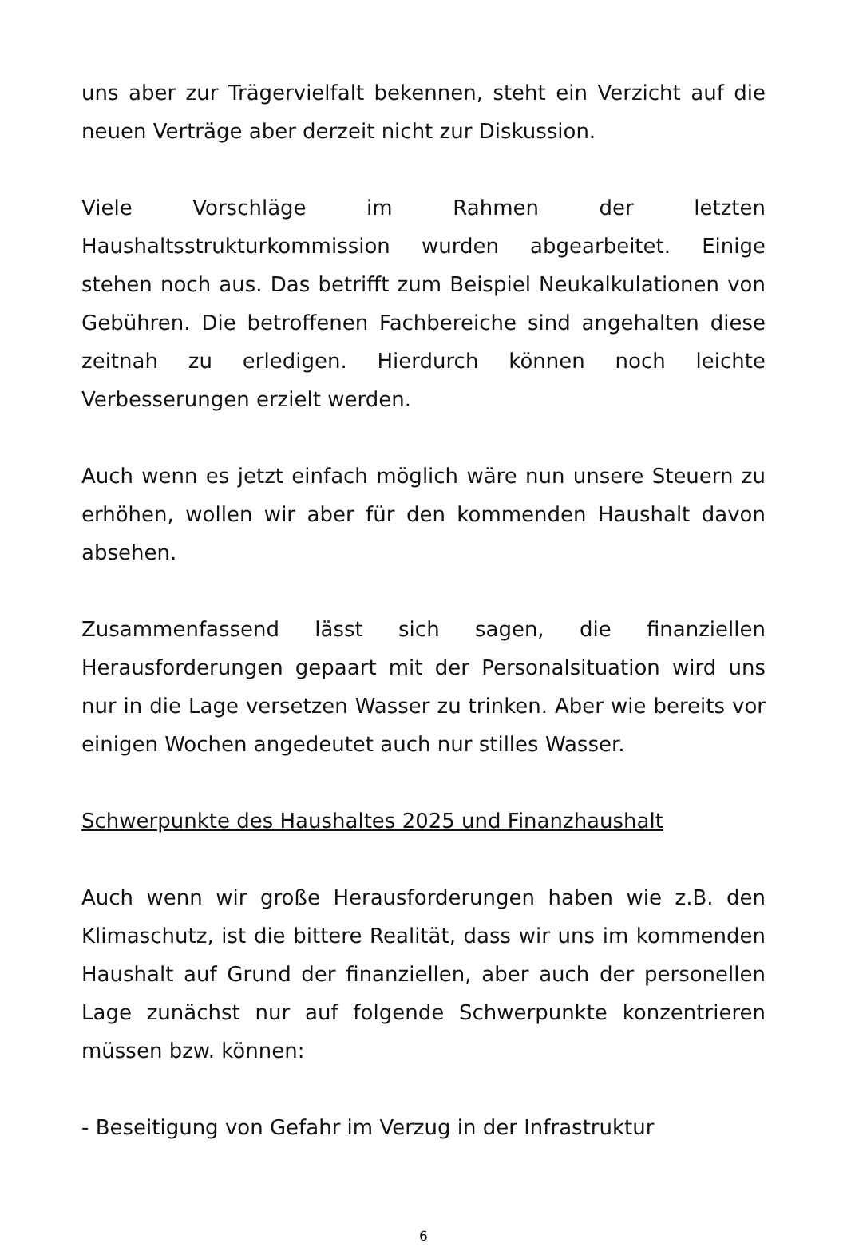uns aber zur Trägervielfalt bekennen, steht ein Verzicht auf die neuen Verträge aber derzeit nicht zur Diskussion.
Viele Vorschläge im Rahmen der letzten Haushaltsstrukturkommission wurden abgearbeitet. Einige stehen noch aus. Das betrifft zum Beispiel Neukalkulationen von Gebühren. Die betroffenen Fachbereiche sind angehalten diese zeitnah zu erledigen. Hierdurch können noch leichte Verbesserungen erzielt werden.
Auch wenn es jetzt einfach möglich wäre nun unsere Steuern zu erhöhen, wollen wir aber für den kommenden Haushalt davon absehen.
Zusammenfassend lässt sich sagen, die finanziellen Herausforderungen gepaart mit der Personalsituation wird uns nur in die Lage versetzen Wasser zu trinken. Aber wie bereits vor einigen Wochen angedeutet auch nur stilles Wasser.
Schwerpunkte des Haushaltes 2025 und Finanzhaushalt
Auch wenn wir große Herausforderungen haben wie z.B. den Klimaschutz, ist die bittere Realität, dass wir uns im kommenden Haushalt auf Grund der finanziellen, aber auch der personellen Lage zunächst nur auf folgende Schwerpunkte konzentrieren müssen bzw. können:
- Beseitigung von Gefahr im Verzug in der Infrastruktur
6